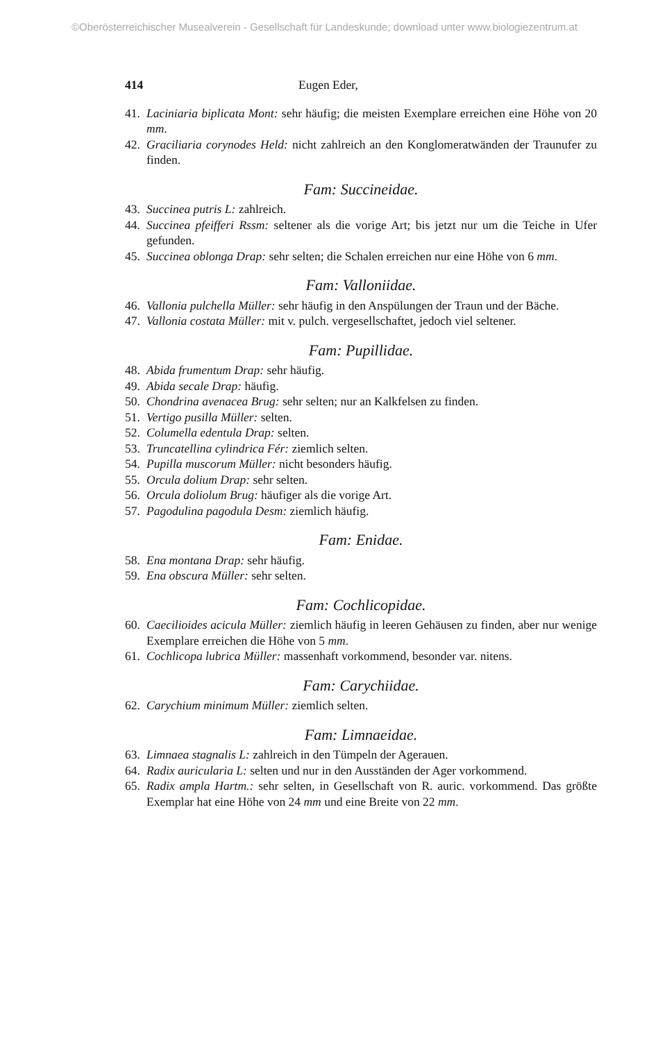©Oberösterreichischer Musealverein - Gesellschaft für Landeskunde; download unter www.biologiezentrum.at
414 Eugen Eder,
41. Laciniaria biplicata Mont: sehr häufig; die meisten Exemplare erreichen eine Höhe von 20 mm.
42. Graciliaria corynodes Held: nicht zahlreich an den Konglomeratwänden der Traunufer zu finden.
Fam: Succineidae.
43. Succinea putris L: zahlreich.
44. Succinea pfeifferi Rssm: seltener als die vorige Art; bis jetzt nur um die Teiche in Ufer gefunden.
45. Succinea oblonga Drap: sehr selten; die Schalen erreichen nur eine Höhe von 6 mm.
Fam: Valloniidae.
46. Vallonia pulchella Müller: sehr häufig in den Anspülungen der Traun und der Bäche.
47. Vallonia costata Müller: mit v. pulch. vergesellschaftet, jedoch viel seltener.
Fam: Pupillidae.
48. Abida frumentum Drap: sehr häufig.
49. Abida secale Drap: häufig.
50. Chondrina avenacea Brug: sehr selten; nur an Kalkfelsen zu finden.
51. Vertigo pusilla Müller: selten.
52. Columella edentula Drap: selten.
53. Truncatellina cylindrica Fér: ziemlich selten.
54. Pupilla muscorum Müller: nicht besonders häufig.
55. Orcula dolium Drap: sehr selten.
56. Orcula doliolum Brug: häufiger als die vorige Art.
57. Pagodulina pagodula Desm: ziemlich häufig.
Fam: Enidae.
58. Ena montana Drap: sehr häufig.
59. Ena obscura Müller: sehr selten.
Fam: Cochlicopidae.
60. Caecilioides acicula Müller: ziemlich häufig in leeren Gehäusen zu finden, aber nur wenige Exemplare erreichen die Höhe von 5 mm.
61. Cochlicopa lubrica Müller: massenhaft vorkommend, besonder var. nitens.
Fam: Carychiidae.
62. Carychium minimum Müller: ziemlich selten.
Fam: Limnaeidae.
63. Limnaea stagnalis L: zahlreich in den Tümpeln der Agerauen.
64. Radix auricularia L: selten und nur in den Ausständen der Ager vorkommend.
65. Radix ampla Hartm.: sehr selten, in Gesellschaft von R. auric. vorkommend. Das größte Exemplar hat eine Höhe von 24 mm und eine Breite von 22 mm.